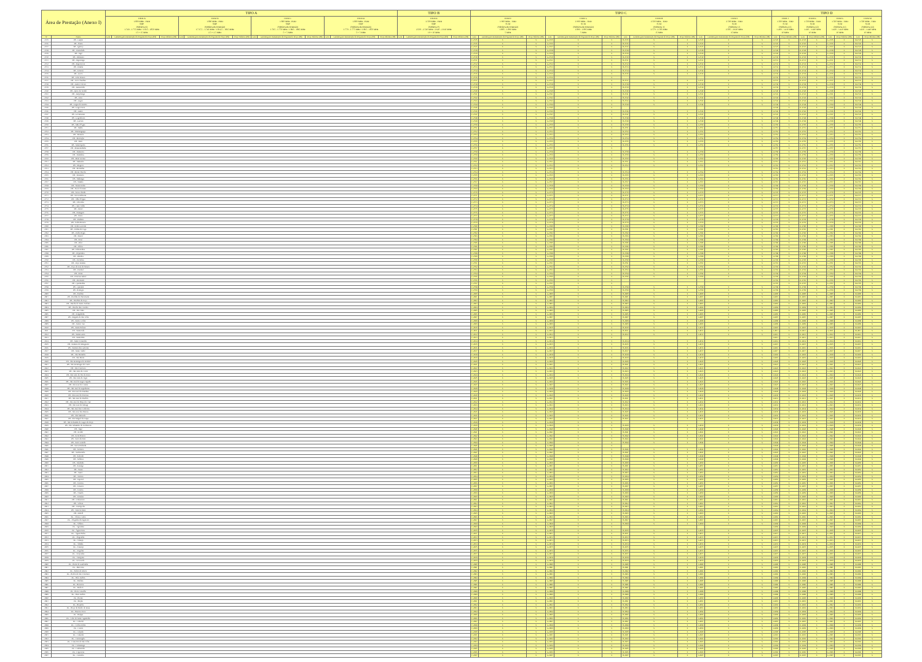| Área de Prestação (Anexo I) | | TIPO A | | | | | | | | | | | | TIPO B | | | TIPO C | | | | | | | | | | | | TIPO D | | | | | | | |
| --- | --- | --- | --- | --- | --- | --- | --- | --- | --- | --- | --- | --- | --- | --- | --- | --- | --- | --- | --- | --- | --- | --- | --- | --- | --- | --- | --- | --- | --- | --- | --- | --- | --- | --- | --- | --- |
| | | ITEM A 1.800 MHz - FDD SMP (Subfaixa E) 1.740 - 1.755 MHz / 1.835 - 1850 MHz 15 + 15 MHz | | | ITEM B 1.800 MHz - FDD SMP (Subfaixa de Extensão) 1.737,5 - 1.740 MHz / 1.832,5 - 1835 MHz 2,5 + 2,5 MHz | | | ITEM C 1.800 MHz - FDD SMP (Subfaixa de Extensão) 1.765 - 1.770 MHz / 1.860 - 1865 MHz 5 + 5 MHz | | | ITEM D 1.800 MHz - FDD SMP (Subfaixa de Extensão) 1.770 - 1.775 MHz / 1.865 - 1870 MHz 5 + 5 MHz | | | ITEM E 2.500 MHz - FDD SMP (Subfaixa P) 2.500 - 2.510 MHz / 2.620 - 2.630 MHz 10 + 10 MHz | | | ITEM F 1.900 MHz - TDD SCM (Subfaixa de Extensão) 1.885 - 1.890 MHz 5 MHz | | | ITEM G 1.900 MHz - TDD SCM (Subfaixa de Extensão) 1.890 - 1.895 MHz 5 MHz | | | ITEM H 2.500 MHz - TDD SCM (Subfaixa T) 2.570 - 2.585 MHz 15 MHz | | | ITEM I 2.500 MHz - TDD SCM (Subfaixa U) 2.585 - 2.620 MHz 35 MHz | | | ITEM J 3.500 MHz - TDD SCM (Subfaixa Z1) 3.400 - 3.410 MHz 10 MHz | | ITEM K 3.500 MHz - TDD SCM (Subfaixa Z2) 3.410 - 3.420 MHz 10 MHz | | ITEM L 3.500 MHz - TDD SCM (Subfaixa Z3) 3.420 - 3.430 MHz 10 MHz | | ITEM M 3.500 MHz - TDD SCM (Subfaixa Z4) 3.430 - 3.440 MHz 10 MHz | |
| Nº | Nome | Lote | Garantia para manutenção da Proposta de Preço (R$) | Preço Mínimo (R$) | Lote | Garantia para manutenção da Proposta de Preço (R$) | Preço Mínimo (R$) | Lote | Garantia para manutenção da Proposta de Preço (R$) | Preço Mínimo (R$) | Lote | Garantia para manutenção da Proposta de Preço (R$) | Preço Mínimo (R$) | Lote | Garantia para manutenção da Proposta de Preço (R$) | Preço Mínimo (R$) | Lote | Garantia para manutenção da Proposta de Preço (R$) | Preço Mínimo (R$) | Lote | Garantia para manutenção da Proposta de Preço (R$) | Preço Mínimo (R$) | Lote | Garantia para manutenção da Proposta de Preço (R$) | Preço Mínimo (R$) | Lote | Garantia para manutenção da Proposta de Preço (R$) | Preço Mínimo (R$) | Lote | Preço Mínimo (R$) | Lote | Preço Mínimo (R$) | Lote | Preço Mínimo (R$) | Lote | Preço Mínimo (R$) |
| 2725 | PB - Gurjão | | | | | | | | | | | | | | | | F-2725 | X | X | G-2725 | X | X | H-2725 | X | X | I-2725 | X | X | J-2725 | X | K-2725 | X | L-2725 | X | M-2725 | X |
| 2726 | PB - Ibiara | | | | | | | | | | | | | | | | F-2726 | X | X | G-2726 | X | X | H-2726 | X | X | I-2726 | X | X | J-2726 | X | K-2726 | X | L-2726 | X | M-2726 | X |
| 2727 | PB - Igaracy | | | | | | | | | | | | | | | | F-2727 | X | X | G-2727 | X | X | H-2727 | X | X | I-2727 | X | X | J-2727 | X | K-2727 | X | L-2727 | X | M-2727 | X |
| 2728 | PB - Imaculada | | | | | | | | | | | | | | | | F-2728 | X | X | G-2728 | X | X | H-2728 | X | X | I-2728 | X | X | J-2728 | X | K-2728 | X | L-2728 | X | M-2728 | X |
| 2729 | PB - Ingá | | | | | | | | | | | | | | | | F-2729 | X | X | G-2729 | X | X | H-2729 | X | X | I-2729 | X | X | J-2729 | X | K-2729 | X | L-2729 | X | M-2729 | X |
| 2730 | PB - Itabaiana | | | | | | | | | | | | | | | | F-2730 | X | X | G-2730 | X | X | H-2730 | X | X | I-2730 | X | X | J-2730 | X | K-2730 | X | L-2730 | X | M-2730 | X |
| 2731 | PB - Itaporanga | | | | | | | | | | | | | | | | F-2731 | X | X | G-2731 | X | X | H-2731 | X | X | I-2731 | X | X | J-2731 | X | K-2731 | X | L-2731 | X | M-2731 | X |
| 2732 | PB - Itapororoca | | | | | | | | | | | | | | | | F-2732 | X | X | G-2732 | X | X | H-2732 | X | X | I-2732 | X | X | J-2732 | X | K-2732 | X | L-2732 | X | M-2732 | X |
| 2733 | PB - Itatuba | | | | | | | | | | | | | | | | F-2733 | X | X | G-2733 | X | X | H-2733 | X | X | I-2733 | X | X | J-2733 | X | K-2733 | X | L-2733 | X | M-2733 | X |
| 2734 | PB - Jacaraú | | | | | | | | | | | | | | | | F-2734 | X | X | G-2734 | X | X | H-2734 | X | X | I-2734 | X | X | J-2734 | X | K-2734 | X | L-2734 | X | M-2734 | X |
| 2735 | PB - Jericó | | | | | | | | | | | | | | | | F-2735 | X | X | G-2735 | X | X | H-2735 | X | X | I-2735 | X | X | J-2735 | X | K-2735 | X | L-2735 | X | M-2735 | X |
| 2736 | PB - João Pessoa | | | | | | | | | | | | | | | | F-2736 | X | X | G-2736 | X | X | | | | | | | J-2736 | X | K-2736 | X | L-2736 | X | M-2736 | X |
| 2737 | PB - Joca Claudino | | | | | | | | | | | | | | | | F-2737 | X | X | G-2737 | X | X | H-2737 | X | X | I-2737 | X | X | J-2737 | X | K-2737 | X | L-2737 | X | M-2737 | X |
| 2738 | PB - Juarez Távora | | | | | | | | | | | | | | | | F-2738 | X | X | G-2738 | X | X | H-2738 | X | X | I-2738 | X | X | J-2738 | X | K-2738 | X | L-2738 | X | M-2738 | X |
| 2739 | PB - Juazeirinho | | | | | | | | | | | | | | | | F-2739 | X | X | G-2739 | X | X | H-2739 | X | X | I-2739 | X | X | J-2739 | X | K-2739 | X | L-2739 | X | M-2739 | X |
| 2740 | PB - Junco do Seridó | | | | | | | | | | | | | | | | F-2740 | X | X | G-2740 | X | X | H-2740 | X | X | I-2740 | X | X | J-2740 | X | K-2740 | X | L-2740 | X | M-2740 | X |
| 2741 | PB - Juripiranga | | | | | | | | | | | | | | | | F-2741 | X | X | G-2741 | X | X | H-2741 | X | X | I-2741 | X | X | J-2741 | X | K-2741 | X | L-2741 | X | M-2741 | X |
| 2742 | PB - Juru | | | | | | | | | | | | | | | | F-2742 | X | X | G-2742 | X | X | H-2742 | X | X | I-2742 | X | X | J-2742 | X | K-2742 | X | L-2742 | X | M-2742 | X |
| 2743 | PB - Lagoa | | | | | | | | | | | | | | | | F-2743 | X | X | G-2743 | X | X | H-2743 | X | X | I-2743 | X | X | J-2743 | X | K-2743 | X | L-2743 | X | M-2743 | X |
| 2744 | PB - Lagoa de Dentro | | | | | | | | | | | | | | | | F-2744 | X | X | G-2744 | X | X | H-2744 | X | X | I-2744 | X | X | J-2744 | X | K-2744 | X | L-2744 | X | M-2744 | X |
| 2745 | PB - Lagoa Seca | | | | | | | | | | | | | | | | F-2745 | X | X | G-2745 | X | X | | | | | | | J-2745 | X | K-2745 | X | L-2745 | X | M-2745 | X |
| 2746 | PB - Lastro | | | | | | | | | | | | | | | | F-2746 | X | X | G-2746 | X | X | H-2746 | X | X | I-2746 | X | X | J-2746 | X | K-2746 | X | L-2746 | X | M-2746 | X |
| 2747 | PB - Livramento | | | | | | | | | | | | | | | | F-2747 | X | X | G-2747 | X | X | H-2747 | X | X | I-2747 | X | X | J-2747 | X | K-2747 | X | L-2747 | X | M-2747 | X |
| 2748 | PB - Logradouro | | | | | | | | | | | | | | | | F-2748 | X | X | G-2748 | X | X | H-2748 | X | X | I-2748 | X | X | J-2748 | X | K-2748 | X | L-2748 | X | M-2748 | X |
| 2749 | PB - Lucena | | | | | | | | | | | | | | | | F-2749 | X | X | G-2749 | X | X | H-2749 | X | X | I-2749 | X | X | J-2749 | X | K-2749 | X | L-2749 | X | M-2749 | X |
| 2750 | PB - Mãe d'Água | | | | | | | | | | | | | | | | F-2750 | X | X | G-2750 | X | X | H-2750 | X | X | I-2750 | X | X | J-2750 | X | K-2750 | X | L-2750 | X | M-2750 | X |
| 2751 | PB - Malta | | | | | | | | | | | | | | | | F-2751 | X | X | G-2751 | X | X | H-2751 | X | X | I-2751 | X | X | J-2751 | X | K-2751 | X | L-2751 | X | M-2751 | X |
| 2752 | PB - Mamanguape | | | | | | | | | | | | | | | | F-2752 | X | X | G-2752 | X | X | H-2752 | X | X | I-2752 | X | X | J-2752 | X | K-2752 | X | L-2752 | X | M-2752 | X |
| 2753 | PB - Manaíra | | | | | | | | | | | | | | | | F-2753 | X | X | G-2753 | X | X | H-2753 | X | X | I-2753 | X | X | J-2753 | X | K-2753 | X | L-2753 | X | M-2753 | X |
| 2754 | PB - Marcação | | | | | | | | | | | | | | | | F-2754 | X | X | G-2754 | X | X | H-2754 | X | X | I-2754 | X | X | J-2754 | X | K-2754 | X | L-2754 | X | M-2754 | X |
| 2755 | PB - Mari | | | | | | | | | | | | | | | | F-2755 | X | X | G-2755 | X | X | H-2755 | X | X | I-2755 | X | X | J-2755 | X | K-2755 | X | L-2755 | X | M-2755 | X |
| 2756 | PB - Marizópolis | | | | | | | | | | | | | | | | F-2756 | X | X | G-2756 | X | X | H-2756 | X | X | I-2756 | X | X | J-2756 | X | K-2756 | X | L-2756 | X | M-2756 | X |
| 2757 | PB - Massaranduba | | | | | | | | | | | | | | | | F-2757 | X | X | G-2757 | X | X | | | | | | | J-2757 | X | K-2757 | X | L-2757 | X | M-2757 | X |
| 2758 | PB - Mataraca | | | | | | | | | | | | | | | | F-2758 | X | X | G-2758 | X | X | H-2758 | X | X | I-2758 | X | X | J-2758 | X | K-2758 | X | L-2758 | X | M-2758 | X |
| 2759 | PB - Matinhas | | | | | | | | | | | | | | | | F-2759 | X | X | G-2759 | X | X | H-2759 | X | X | I-2759 | X | X | J-2759 | X | K-2759 | X | L-2759 | X | M-2759 | X |
| 2760 | PB - Mato Grosso | | | | | | | | | | | | | | | | F-2760 | X | X | G-2760 | X | X | H-2760 | X | X | I-2760 | X | X | J-2760 | X | K-2760 | X | L-2760 | X | M-2760 | X |
| 2761 | PB - Maturéia | | | | | | | | | | | | | | | | F-2761 | X | X | G-2761 | X | X | H-2761 | X | X | I-2761 | X | X | J-2761 | X | K-2761 | X | L-2761 | X | M-2761 | X |
| 2762 | PB - Mogeiro | | | | | | | | | | | | | | | | F-2762 | X | X | G-2762 | X | X | H-2762 | X | X | I-2762 | X | X | J-2762 | X | K-2762 | X | L-2762 | X | M-2762 | X |
| 2763 | PB - Montadas | | | | | | | | | | | | | | | | F-2763 | X | X | G-2763 | X | X | | | | | | | J-2763 | X | K-2763 | X | L-2763 | X | M-2763 | X |
| 2764 | PB - Monte Horebe | | | | | | | | | | | | | | | | F-2764 | X | X | G-2764 | X | X | H-2764 | X | X | I-2764 | X | X | J-2764 | X | K-2764 | X | L-2764 | X | M-2764 | X |
| 2765 | PB - Monteiro | | | | | | | | | | | | | | | | F-2765 | X | X | G-2765 | X | X | H-2765 | X | X | I-2765 | X | X | J-2765 | X | K-2765 | X | L-2765 | X | M-2765 | X |
| 2766 | PB - Mulungu | | | | | | | | | | | | | | | | F-2766 | X | X | G-2766 | X | X | H-2766 | X | X | I-2766 | X | X | J-2766 | X | K-2766 | X | L-2766 | X | M-2766 | X |
| 2767 | PB - Natuba | | | | | | | | | | | | | | | | F-2767 | X | X | G-2767 | X | X | H-2767 | X | X | I-2767 | X | X | J-2767 | X | K-2767 | X | L-2767 | X | M-2767 | X |
| 2768 | PB - Nazarezinho | | | | | | | | | | | | | | | | F-2768 | X | X | G-2768 | X | X | H-2768 | X | X | I-2768 | X | X | J-2768 | X | K-2768 | X | L-2768 | X | M-2768 | X |
| 2769 | PB - Nova Floresta | | | | | | | | | | | | | | | | F-2769 | X | X | G-2769 | X | X | H-2769 | X | X | I-2769 | X | X | J-2769 | X | K-2769 | X | L-2769 | X | M-2769 | X |
| 2770 | PB - Nova Olinda | | | | | | | | | | | | | | | | F-2770 | X | X | G-2770 | X | X | H-2770 | X | X | I-2770 | X | X | J-2770 | X | K-2770 | X | L-2770 | X | M-2770 | X |
| 2771 | PB - Nova Palmeira | | | | | | | | | | | | | | | | F-2771 | X | X | G-2771 | X | X | H-2771 | X | X | I-2771 | X | X | J-2771 | X | K-2771 | X | L-2771 | X | M-2771 | X |
| 2772 | PB - Olho d'Água | | | | | | | | | | | | | | | | F-2772 | X | X | G-2772 | X | X | H-2772 | X | X | I-2772 | X | X | J-2772 | X | K-2772 | X | L-2772 | X | M-2772 | X |
| 2773 | PB - Olivedos | | | | | | | | | | | | | | | | F-2773 | X | X | G-2773 | X | X | H-2773 | X | X | I-2773 | X | X | J-2773 | X | K-2773 | X | L-2773 | X | M-2773 | X |
| 2774 | PB - Ouro Velho | | | | | | | | | | | | | | | | F-2774 | X | X | G-2774 | X | X | H-2774 | X | X | I-2774 | X | X | J-2774 | X | K-2774 | X | L-2774 | X | M-2774 | X |
| 2775 | PB - Parari | | | | | | | | | | | | | | | | F-2775 | X | X | G-2775 | X | X | H-2775 | X | X | I-2775 | X | X | J-2775 | X | K-2775 | X | L-2775 | X | M-2775 | X |
| 2776 | PB - Passagem | | | | | | | | | | | | | | | | F-2776 | X | X | G-2776 | X | X | H-2776 | X | X | I-2776 | X | X | J-2776 | X | K-2776 | X | L-2776 | X | M-2776 | X |
| 2777 | PB - Patos | | | | | | | | | | | | | | | | F-2777 | X | X | G-2777 | X | X | H-2777 | X | X | I-2777 | X | X | J-2777 | X | K-2777 | X | L-2777 | X | M-2777 | X |
| 2778 | PB - Paulista | | | | | | | | | | | | | | | | F-2778 | X | X | G-2778 | X | X | H-2778 | X | X | I-2778 | X | X | J-2778 | X | K-2778 | X | L-2778 | X | M-2778 | X |
| 2779 | PB - Pedra Branca | | | | | | | | | | | | | | | | F-2779 | X | X | G-2779 | X | X | H-2779 | X | X | I-2779 | X | X | J-2779 | X | K-2779 | X | L-2779 | X | M-2779 | X |
| 2780 | PB - Pedra Lavrada | | | | | | | | | | | | | | | | F-2780 | X | X | G-2780 | X | X | H-2780 | X | X | I-2780 | X | X | J-2780 | X | K-2780 | X | L-2780 | X | M-2780 | X |
| 2781 | PB - Pedras de Fogo | | | | | | | | | | | | | | | | F-2781 | X | X | G-2781 | X | X | H-2781 | X | X | I-2781 | X | X | J-2781 | X | K-2781 | X | L-2781 | X | M-2781 | X |
| 2782 | PB - Pedro Régis | | | | | | | | | | | | | | | | F-2782 | X | X | G-2782 | X | X | H-2782 | X | X | I-2782 | X | X | J-2782 | X | K-2782 | X | L-2782 | X | M-2782 | X |
| 2783 | PB - Piancó | | | | | | | | | | | | | | | | F-2783 | X | X | G-2783 | X | X | H-2783 | X | X | I-2783 | X | X | J-2783 | X | K-2783 | X | L-2783 | X | M-2783 | X |
| 2784 | PB - Picuí | | | | | | | | | | | | | | | | F-2784 | X | X | G-2784 | X | X | H-2784 | X | X | I-2784 | X | X | J-2784 | X | K-2784 | X | L-2784 | X | M-2784 | X |
| 2785 | PB - Pilar | | | | | | | | | | | | | | | | F-2785 | X | X | G-2785 | X | X | H-2785 | X | X | I-2785 | X | X | J-2785 | X | K-2785 | X | L-2785 | X | M-2785 | X |
| 2786 | PB - Pilões | | | | | | | | | | | | | | | | F-2786 | X | X | G-2786 | X | X | H-2786 | X | X | I-2786 | X | X | J-2786 | X | K-2786 | X | L-2786 | X | M-2786 | X |
| 2787 | PB - Pilõezinhos | | | | | | | | | | | | | | | | F-2787 | X | X | G-2787 | X | X | H-2787 | X | X | I-2787 | X | X | J-2787 | X | K-2787 | X | L-2787 | X | M-2787 | X |
| 2788 | PB - Pirpirituba | | | | | | | | | | | | | | | | F-2788 | X | X | G-2788 | X | X | H-2788 | X | X | I-2788 | X | X | J-2788 | X | K-2788 | X | L-2788 | X | M-2788 | X |
| 2789 | PB - Pitimbu | | | | | | | | | | | | | | | | F-2789 | X | X | G-2789 | X | X | H-2789 | X | X | I-2789 | X | X | J-2789 | X | K-2789 | X | L-2789 | X | M-2789 | X |
| 2790 | PB - Pocinhos | | | | | | | | | | | | | | | | F-2790 | X | X | G-2790 | X | X | H-2790 | X | X | I-2790 | X | X | J-2790 | X | K-2790 | X | L-2790 | X | M-2790 | X |
| 2791 | PB - Poço Dantas | | | | | | | | | | | | | | | | F-2791 | X | X | G-2791 | X | X | H-2791 | X | X | I-2791 | X | X | J-2791 | X | K-2791 | X | L-2791 | X | M-2791 | X |
| 2792 | PB - Poço de José de Moura | | | | | | | | | | | | | | | | F-2792 | X | X | G-2792 | X | X | H-2792 | X | X | I-2792 | X | X | J-2792 | X | K-2792 | X | L-2792 | X | M-2792 | X |
| 2793 | PB - Pombal | | | | | | | | | | | | | | | | F-2793 | X | X | G-2793 | X | X | H-2793 | X | X | I-2793 | X | X | J-2793 | X | K-2793 | X | L-2793 | X | M-2793 | X |
| 2794 | PB - Prata | | | | | | | | | | | | | | | | F-2794 | X | X | G-2794 | X | X | H-2794 | X | X | I-2794 | X | X | J-2794 | X | K-2794 | X | L-2794 | X | M-2794 | X |
| 2795 | PB - Princesa Isabel | | | | | | | | | | | | | | | | F-2795 | X | X | G-2795 | X | X | H-2795 | X | X | I-2795 | X | X | J-2795 | X | K-2795 | X | L-2795 | X | M-2795 | X |
| 2796 | PB - Puxinanã | | | | | | | | | | | | | | | | F-2796 | X | X | G-2796 | X | X | | | | | | | J-2796 | X | K-2796 | X | L-2796 | X | M-2796 | X |
| 2797 | PB - Queimadas | | | | | | | | | | | | | | | | F-2797 | X | X | G-2797 | X | X | | | | | | | J-2797 | X | K-2797 | X | L-2797 | X | M-2797 | X |
| 2798 | PB - Quixabá | | | | | | | | | | | | | | | | F-2798 | X | X | G-2798 | X | X | H-2798 | X | X | I-2798 | X | X | J-2798 | X | K-2798 | X | L-2798 | X | M-2798 | X |
| 2799 | PB - Remígio | | | | | | | | | | | | | | | | F-2799 | X | X | G-2799 | X | X | H-2799 | X | X | I-2799 | X | X | J-2799 | X | K-2799 | X | L-2799 | X | M-2799 | X |
| 2800 | PB - Riachão | | | | | | | | | | | | | | | | F-2800 | X | X | G-2800 | X | X | H-2800 | X | X | I-2800 | X | X | J-2800 | X | K-2800 | X | L-2800 | X | M-2800 | X |
| 2801 | PB - Riachão do Bacamarte | | | | | | | | | | | | | | | | F-2801 | X | X | G-2801 | X | X | H-2801 | X | X | I-2801 | X | X | J-2801 | X | K-2801 | X | L-2801 | X | M-2801 | X |
| 2802 | PB - Riachão do Poço | | | | | | | | | | | | | | | | F-2802 | X | X | G-2802 | X | X | H-2802 | X | X | I-2802 | X | X | J-2802 | X | K-2802 | X | L-2802 | X | M-2802 | X |
| 2803 | PB - Riacho de Santo Antônio | | | | | | | | | | | | | | | | F-2803 | X | X | G-2803 | X | X | H-2803 | X | X | I-2803 | X | X | J-2803 | X | K-2803 | X | L-2803 | X | M-2803 | X |
| 2804 | PB - Riacho dos Cavalos | | | | | | | | | | | | | | | | F-2804 | X | X | G-2804 | X | X | H-2804 | X | X | I-2804 | X | X | J-2804 | X | K-2804 | X | L-2804 | X | M-2804 | X |
| 2805 | PB - Rio Tinto | | | | | | | | | | | | | | | | F-2805 | X | X | G-2805 | X | X | H-2805 | X | X | I-2805 | X | X | J-2805 | X | K-2805 | X | L-2805 | X | M-2805 | X |
| 2806 | PB - Salgadinho | | | | | | | | | | | | | | | | F-2806 | X | X | G-2806 | X | X | H-2806 | X | X | I-2806 | X | X | J-2806 | X | K-2806 | X | L-2806 | X | M-2806 | X |
| 2807 | PB - Salgado de São Félix | | | | | | | | | | | | | | | | F-2807 | X | X | G-2807 | X | X | H-2807 | X | X | I-2807 | X | X | J-2807 | X | K-2807 | X | L-2807 | X | M-2807 | X |
| 2808 | PB - Santa Cecília | | | | | | | | | | | | | | | | F-2808 | X | X | G-2808 | X | X | H-2808 | X | X | I-2808 | X | X | J-2808 | X | K-2808 | X | L-2808 | X | M-2808 | X |
| 2809 | PB - Santa Cruz | | | | | | | | | | | | | | | | F-2809 | X | X | G-2809 | X | X | H-2809 | X | X | I-2809 | X | X | J-2809 | X | K-2809 | X | L-2809 | X | M-2809 | X |
| 2810 | PB - Santa Helena | | | | | | | | | | | | | | | | F-2810 | X | X | G-2810 | X | X | H-2810 | X | X | I-2810 | X | X | J-2810 | X | K-2810 | X | L-2810 | X | M-2810 | X |
| 2811 | PB - Santa Inês | | | | | | | | | | | | | | | | F-2811 | X | X | G-2811 | X | X | H-2811 | X | X | I-2811 | X | X | J-2811 | X | K-2811 | X | L-2811 | X | M-2811 | X |
| 2812 | PB - Santa Luzia | | | | | | | | | | | | | | | | F-2812 | X | X | G-2812 | X | X | H-2812 | X | X | I-2812 | X | X | J-2812 | X | K-2812 | X | L-2812 | X | M-2812 | X |
| 2813 | PB - Santa Rita | | | | | | | | | | | | | | | | F-2813 | X | X | G-2813 | X | X | | | | | | | J-2813 | X | K-2813 | X | L-2813 | X | M-2813 | X |
| 2814 | PB - Santa Teresinha | | | | | | | | | | | | | | | | F-2814 | X | X | G-2814 | X | X | H-2814 | X | X | I-2814 | X | X | J-2814 | X | K-2814 | X | L-2814 | X | M-2814 | X |
| 2815 | PB - Santana de Mangueira | | | | | | | | | | | | | | | | F-2815 | X | X | G-2815 | X | X | H-2815 | X | X | I-2815 | X | X | J-2815 | X | K-2815 | X | L-2815 | X | M-2815 | X |
| 2816 | PB - Santana dos Garrotes | | | | | | | | | | | | | | | | F-2816 | X | X | G-2816 | X | X | H-2816 | X | X | I-2816 | X | X | J-2816 | X | K-2816 | X | L-2816 | X | M-2816 | X |
| 2817 | PB - Santo André | | | | | | | | | | | | | | | | F-2817 | X | X | G-2817 | X | X | H-2817 | X | X | I-2817 | X | X | J-2817 | X | K-2817 | X | L-2817 | X | M-2817 | X |
| 2818 | PB - São Bentinho | | | | | | | | | | | | | | | | F-2818 | X | X | G-2818 | X | X | H-2818 | X | X | I-2818 | X | X | J-2818 | X | K-2818 | X | L-2818 | X | M-2818 | X |
| 2819 | PB - São Bento | | | | | | | | | | | | | | | | F-2819 | X | X | G-2819 | X | X | H-2819 | X | X | I-2819 | X | X | J-2819 | X | K-2819 | X | L-2819 | X | M-2819 | X |
| 2820 | PB - São Domingos de Pombal | | | | | | | | | | | | | | | | F-2820 | X | X | G-2820 | X | X | H-2820 | X | X | I-2820 | X | X | J-2820 | X | K-2820 | X | L-2820 | X | M-2820 | X |
| 2821 | PB - São Domingos do Cariri | | | | | | | | | | | | | | | | F-2821 | X | X | G-2821 | X | X | H-2821 | X | X | I-2821 | X | X | J-2821 | X | K-2821 | X | L-2821 | X | M-2821 | X |
| 2822 | PB - São Francisco | | | | | | | | | | | | | | | | F-2822 | X | X | G-2822 | X | X | H-2822 | X | X | I-2822 | X | X | J-2822 | X | K-2822 | X | L-2822 | X | M-2822 | X |
| 2823 | PB - São João do Cariri | | | | | | | | | | | | | | | | F-2823 | X | X | G-2823 | X | X | H-2823 | X | X | I-2823 | X | X | J-2823 | X | K-2823 | X | L-2823 | X | M-2823 | X |
| 2824 | PB - São João do Rio do Peixe | | | | | | | | | | | | | | | | F-2824 | X | X | G-2824 | X | X | H-2824 | X | X | I-2824 | X | X | J-2824 | X | K-2824 | X | L-2824 | X | M-2824 | X |
| 2825 | PB - São João do Tigre | | | | | | | | | | | | | | | | F-2825 | X | X | G-2825 | X | X | H-2825 | X | X | I-2825 | X | X | J-2825 | X | K-2825 | X | L-2825 | X | M-2825 | X |
| 2826 | PB - São José da Lagoa Tapada | | | | | | | | | | | | | | | | F-2826 | X | X | G-2826 | X | X | H-2826 | X | X | I-2826 | X | X | J-2826 | X | K-2826 | X | L-2826 | X | M-2826 | X |
| 2827 | PB - São José de Caiana | | | | | | | | | | | | | | | | F-2827 | X | X | G-2827 | X | X | H-2827 | X | X | I-2827 | X | X | J-2827 | X | K-2827 | X | L-2827 | X | M-2827 | X |
| 2828 | PB - São José de Espinharas | | | | | | | | | | | | | | | | F-2828 | X | X | G-2828 | X | X | H-2828 | X | X | I-2828 | X | X | J-2828 | X | K-2828 | X | L-2828 | X | M-2828 | X |
| 2829 | PB - São José de Piranhas | | | | | | | | | | | | | | | | F-2829 | X | X | G-2829 | X | X | H-2829 | X | X | I-2829 | X | X | J-2829 | X | K-2829 | X | L-2829 | X | M-2829 | X |
| 2830 | PB - São José de Princesa | | | | | | | | | | | | | | | | F-2830 | X | X | G-2830 | X | X | H-2830 | X | X | I-2830 | X | X | J-2830 | X | K-2830 | X | L-2830 | X | M-2830 | X |
| 2831 | PB - São José do Bonfim | | | | | | | | | | | | | | | | F-2831 | X | X | G-2831 | X | X | H-2831 | X | X | I-2831 | X | X | J-2831 | X | K-2831 | X | L-2831 | X | M-2831 | X |
| 2832 | PB - São José do Brejo do Cruz | | | | | | | | | | | | | | | | F-2832 | X | X | G-2832 | X | X | H-2832 | X | X | I-2832 | X | X | J-2832 | X | K-2832 | X | L-2832 | X | M-2832 | X |
| 2833 | PB - São José do Sabugi | | | | | | | | | | | | | | | | F-2833 | X | X | G-2833 | X | X | H-2833 | X | X | I-2833 | X | X | J-2833 | X | K-2833 | X | L-2833 | X | M-2833 | X |
| 2834 | PB - São José dos Cordeiros | | | | | | | | | | | | | | | | F-2834 | X | X | G-2834 | X | X | H-2834 | X | X | I-2834 | X | X | J-2834 | X | K-2834 | X | L-2834 | X | M-2834 | X |
| 2835 | PB - São José dos Ramos | | | | | | | | | | | | | | | | F-2835 | X | X | G-2835 | X | X | H-2835 | X | X | I-2835 | X | X | J-2835 | X | K-2835 | X | L-2835 | X | M-2835 | X |
| 2836 | PB - São Mamede | | | | | | | | | | | | | | | | F-2836 | X | X | G-2836 | X | X | H-2836 | X | X | I-2836 | X | X | J-2836 | X | K-2836 | X | L-2836 | X | M-2836 | X |
| 2837 | PB - São Miguel de Taipu | | | | | | | | | | | | | | | | F-2837 | X | X | G-2837 | X | X | H-2837 | X | X | I-2837 | X | X | J-2837 | X | K-2837 | X | L-2837 | X | M-2837 | X |
| 2838 | PB - São Sebastião de Lagoa de Roça | | | | | | | | | | | | | | | | F-2838 | X | X | G-2838 | X | X | | | | | | | J-2838 | X | K-2838 | X | L-2838 | X | M-2838 | X |
| 2839 | PB - São Sebastião do Umbuzeiro | | | | | | | | | | | | | | | | F-2839 | X | X | G-2839 | X | X | H-2839 | X | X | I-2839 | X | X | J-2839 | X | K-2839 | X | L-2839 | X | M-2839 | X |
| 2840 | PB - Sapé | | | | | | | | | | | | | | | | F-2840 | X | X | G-2840 | X | X | H-2840 | X | X | I-2840 | X | X | J-2840 | X | K-2840 | X | L-2840 | X | M-2840 | X |
| 2841 | PB - Seridó | | | | | | | | | | | | | | | | F-2841 | X | X | G-2841 | X | X | H-2841 | X | X | I-2841 | X | X | J-2841 | X | K-2841 | X | L-2841 | X | M-2841 | X |
| 2842 | PB - Serra Branca | | | | | | | | | | | | | | | | F-2842 | X | X | G-2842 | X | X | H-2842 | X | X | I-2842 | X | X | J-2842 | X | K-2842 | X | L-2842 | X | M-2842 | X |
| 2843 | PB - Serra da Raiz | | | | | | | | | | | | | | | | F-2843 | X | X | G-2843 | X | X | H-2843 | X | X | I-2843 | X | X | J-2843 | X | K-2843 | X | L-2843 | X | M-2843 | X |
| 2844 | PB - Serra Grande | | | | | | | | | | | | | | | | F-2844 | X | X | G-2844 | X | X | H-2844 | X | X | I-2844 | X | X | J-2844 | X | K-2844 | X | L-2844 | X | M-2844 | X |
| 2845 | PB - Serra Redonda | | | | | | | | | | | | | | | | F-2845 | X | X | G-2845 | X | X | | | | | | | J-2845 | X | K-2845 | X | L-2845 | X | M-2845 | X |
| 2846 | PB - Serraria | | | | | | | | | | | | | | | | F-2846 | X | X | G-2846 | X | X | H-2846 | X | X | I-2846 | X | X | J-2846 | X | K-2846 | X | L-2846 | X | M-2846 | X |
| 2847 | PB - Sertãozinho | | | | | | | | | | | | | | | | F-2847 | X | X | G-2847 | X | X | H-2847 | X | X | I-2847 | X | X | J-2847 | X | K-2847 | X | L-2847 | X | M-2847 | X |
| 2848 | PB - Sobrado | | | | | | | | | | | | | | | | F-2848 | X | X | G-2848 | X | X | H-2848 | X | X | I-2848 | X | X | J-2848 | X | K-2848 | X | L-2848 | X | M-2848 | X |
| 2849 | PB - Solânea | | | | | | | | | | | | | | | | F-2849 | X | X | G-2849 | X | X | H-2849 | X | X | I-2849 | X | X | J-2849 | X | K-2849 | X | L-2849 | X | M-2849 | X |
| 2850 | PB - Soledade | | | | | | | | | | | | | | | | F-2850 | X | X | G-2850 | X | X | H-2850 | X | X | I-2850 | X | X | J-2850 | X | K-2850 | X | L-2850 | X | M-2850 | X |
| 2851 | PB - Sossêgo | | | | | | | | | | | | | | | | F-2851 | X | X | G-2851 | X | X | H-2851 | X | X | I-2851 | X | X | J-2851 | X | K-2851 | X | L-2851 | X | M-2851 | X |
| 2852 | PB - Sousa | | | | | | | | | | | | | | | | F-2852 | X | X | G-2852 | X | X | H-2852 | X | X | I-2852 | X | X | J-2852 | X | K-2852 | X | L-2852 | X | M-2852 | X |
| 2853 | PB - Sumé | | | | | | | | | | | | | | | | F-2853 | X | X | G-2853 | X | X | H-2853 | X | X | I-2853 | X | X | J-2853 | X | K-2853 | X | L-2853 | X | M-2853 | X |
| 2854 | PB - Tacima | | | | | | | | | | | | | | | | F-2854 | X | X | G-2854 | X | X | H-2854 | X | X | I-2854 | X | X | J-2854 | X | K-2854 | X | L-2854 | X | M-2854 | X |
| 2855 | PB - Taperoá | | | | | | | | | | | | | | | | F-2855 | X | X | G-2855 | X | X | H-2855 | X | X | I-2855 | X | X | J-2855 | X | K-2855 | X | L-2855 | X | M-2855 | X |
| 2856 | PB - Tavares | | | | | | | | | | | | | | | | F-2856 | X | X | G-2856 | X | X | H-2856 | X | X | I-2856 | X | X | J-2856 | X | K-2856 | X | L-2856 | X | M-2856 | X |
| 2857 | PB - Teixeira | | | | | | | | | | | | | | | | F-2857 | X | X | G-2857 | X | X | H-2857 | X | X | I-2857 | X | X | J-2857 | X | K-2857 | X | L-2857 | X | M-2857 | X |
| 2858 | PB - Tenório | | | | | | | | | | | | | | | | F-2858 | X | X | G-2858 | X | X | H-2858 | X | X | I-2858 | X | X | J-2858 | X | K-2858 | X | L-2858 | X | M-2858 | X |
| 2859 | PB - Triunfo | | | | | | | | | | | | | | | | F-2859 | X | X | G-2859 | X | X | H-2859 | X | X | I-2859 | X | X | J-2859 | X | K-2859 | X | L-2859 | X | M-2859 | X |
| 2860 | PB - Uiraúna | | | | | | | | | | | | | | | | F-2860 | X | X | G-2860 | X | X | H-2860 | X | X | I-2860 | X | X | J-2860 | X | K-2860 | X | L-2860 | X | M-2860 | X |
| 2861 | PB - Umbuzeiro | | | | | | | | | | | | | | | | F-2861 | X | X | G-2861 | X | X | H-2861 | X | X | I-2861 | X | X | J-2861 | X | K-2861 | X | L-2861 | X | M-2861 | X |
| 2862 | PB - Várzea | | | | | | | | | | | | | | | | F-2862 | X | X | G-2862 | X | X | H-2862 | X | X | I-2862 | X | X | J-2862 | X | K-2862 | X | L-2862 | X | M-2862 | X |
| 2863 | PB - Vieirópolis | | | | | | | | | | | | | | | | F-2863 | X | X | G-2863 | X | X | H-2863 | X | X | I-2863 | X | X | J-2863 | X | K-2863 | X | L-2863 | X | M-2863 | X |
| 2864 | PB - Vista Serrana | | | | | | | | | | | | | | | | F-2864 | X | X | G-2864 | X | X | H-2864 | X | X | I-2864 | X | X | J-2864 | X | K-2864 | X | L-2864 | X | M-2864 | X |
| 2865 | PB - Zabelê | | | | | | | | | | | | | | | | F-2865 | X | X | G-2865 | X | X | H-2865 | X | X | I-2865 | X | X | J-2865 | X | K-2865 | X | L-2865 | X | M-2865 | X |
| 2866 | PE - Abreu e Lima | | | | | | | | | | | | | | | | F-2866 | X | X | G-2866 | X | X | H-2866 | X | X | I-2866 | X | X | J-2866 | X | K-2866 | X | L-2866 | X | M-2866 | X |
| 2867 | PE - Afogados da Ingazeira | | | | | | | | | | | | | | | | F-2867 | X | X | G-2867 | X | X | H-2867 | X | X | I-2867 | X | X | J-2867 | X | K-2867 | X | L-2867 | X | M-2867 | X |
| 2868 | PE - Afrânio | | | | | | | | | | | | | | | | F-2868 | X | X | G-2868 | X | X | H-2868 | X | X | I-2868 | X | X | J-2868 | X | K-2868 | X | L-2868 | X | M-2868 | X |
| 2869 | PE - Agrestina | | | | | | | | | | | | | | | | F-2869 | X | X | G-2869 | X | X | | | | | | | J-2869 | X | K-2869 | X | L-2869 | X | M-2869 | X |
| 2870 | PE - Água Preta | | | | | | | | | | | | | | | | F-2870 | X | X | G-2870 | X | X | H-2870 | X | X | I-2870 | X | X | J-2870 | X | K-2870 | X | L-2870 | X | M-2870 | X |
| 2871 | PE - Águas Belas | | | | | | | | | | | | | | | | F-2871 | X | X | G-2871 | X | X | H-2871 | X | X | I-2871 | X | X | J-2871 | X | K-2871 | X | L-2871 | X | M-2871 | X |
| 2872 | PE - Alagoinha | | | | | | | | | | | | | | | | F-2872 | X | X | G-2872 | X | X | H-2872 | X | X | I-2872 | X | X | J-2872 | X | K-2872 | X | L-2872 | X | M-2872 | X |
| 2873 | PE - Aliança | | | | | | | | | | | | | | | | F-2873 | X | X | G-2873 | X | X | H-2873 | X | X | I-2873 | X | X | J-2873 | X | K-2873 | X | L-2873 | X | M-2873 | X |
| 2874 | PE - Altinho | | | | | | | | | | | | | | | | F-2874 | X | X | G-2874 | X | X | H-2874 | X | X | I-2874 | X | X | J-2874 | X | K-2874 | X | L-2874 | X | M-2874 | X |
| 2875 | PE - Amaraji | | | | | | | | | | | | | | | | F-2875 | X | X | G-2875 | X | X | H-2875 | X | X | I-2875 | X | X | J-2875 | X | K-2875 | X | L-2875 | X | M-2875 | X |
| 2876 | PE - Angelim | | | | | | | | | | | | | | | | F-2876 | X | X | G-2876 | X | X | H-2876 | X | X | I-2876 | X | X | J-2876 | X | K-2876 | X | L-2876 | X | M-2876 | X |
| 2877 | PE - Araçoiaba | | | | | | | | | | | | | | | | F-2877 | X | X | G-2877 | X | X | H-2877 | X | X | I-2877 | X | X | J-2877 | X | K-2877 | X | L-2877 | X | M-2877 | X |
| 2878 | PE - Araripina | | | | | | | | | | | | | | | | F-2878 | X | X | G-2878 | X | X | H-2878 | X | X | I-2878 | X | X | J-2878 | X | K-2878 | X | L-2878 | X | M-2878 | X |
| 2879 | PE - Arcoverde | | | | | | | | | | | | | | | | F-2879 | X | X | G-2879 | X | X | H-2879 | X | X | I-2879 | X | X | J-2879 | X | K-2879 | X | L-2879 | X | M-2879 | X |
| 2880 | PE - Barra de Guabiraba | | | | | | | | | | | | | | | | F-2880 | X | X | G-2880 | X | X | H-2880 | X | X | I-2880 | X | X | J-2880 | X | K-2880 | X | L-2880 | X | M-2880 | X |
| 2881 | PE - Barreiros | | | | | | | | | | | | | | | | F-2881 | X | X | G-2881 | X | X | H-2881 | X | X | I-2881 | X | X | J-2881 | X | K-2881 | X | L-2881 | X | M-2881 | X |
| 2882 | PE - Belém de Maria | | | | | | | | | | | | | | | | F-2882 | X | X | G-2882 | X | X | H-2882 | X | X | I-2882 | X | X | J-2882 | X | K-2882 | X | L-2882 | X | M-2882 | X |
| 2883 | PE - Belém do São Francisco | | | | | | | | | | | | | | | | F-2883 | X | X | G-2883 | X | X | H-2883 | X | X | I-2883 | X | X | J-2883 | X | K-2883 | X | L-2883 | X | M-2883 | X |
| 2884 | PE - Belo Jardim | | | | | | | | | | | | | | | | F-2884 | X | X | G-2884 | X | X | H-2884 | X | X | I-2884 | X | X | J-2884 | X | K-2884 | X | L-2884 | X | M-2884 | X |
| 2885 | PE - Betânia | | | | | | | | | | | | | | | | F-2885 | X | X | G-2885 | X | X | H-2885 | X | X | I-2885 | X | X | J-2885 | X | K-2885 | X | L-2885 | X | M-2885 | X |
| 2886 | PE - Bezerros | | | | | | | | | | | | | | | | F-2886 | X | X | G-2886 | X | X | H-2886 | X | X | I-2886 | X | X | J-2886 | X | K-2886 | X | L-2886 | X | M-2886 | X |
| 2887 | PE - Bodocó | | | | | | | | | | | | | | | | F-2887 | X | X | G-2887 | X | X | H-2887 | X | X | I-2887 | X | X | J-2887 | X | K-2887 | X | L-2887 | X | M-2887 | X |
| 2888 | PE - Bom Conselho | | | | | | | | | | | | | | | | F-2888 | X | X | G-2888 | X | X | H-2888 | X | X | I-2888 | X | X | J-2888 | X | K-2888 | X | L-2888 | X | M-2888 | X |
| 2889 | PE - Bom Jardim | | | | | | | | | | | | | | | | F-2889 | X | X | G-2889 | X | X | H-2889 | X | X | I-2889 | X | X | J-2889 | X | K-2889 | X | L-2889 | X | M-2889 | X |
| 2890 | PE - Bonito | | | | | | | | | | | | | | | | F-2890 | X | X | G-2890 | X | X | H-2890 | X | X | I-2890 | X | X | J-2890 | X | K-2890 | X | L-2890 | X | M-2890 | X |
| 2891 | PE - Brejão | | | | | | | | | | | | | | | | F-2891 | X | X | G-2891 | X | X | H-2891 | X | X | I-2891 | X | X | J-2891 | X | K-2891 | X | L-2891 | X | M-2891 | X |
| 2892 | PE - Brejinho | | | | | | | | | | | | | | | | F-2892 | X | X | G-2892 | X | X | H-2892 | X | X | I-2892 | X | X | J-2892 | X | K-2892 | X | L-2892 | X | M-2892 | X |
| 2893 | PE - Brejo da Madre de Deus | | | | | | | | | | | | | | | | F-2893 | X | X | G-2893 | X | X | H-2893 | X | X | I-2893 | X | X | J-2893 | X | K-2893 | X | L-2893 | X | M-2893 | X |
| 2894 | PE - Buenos Aires | | | | | | | | | | | | | | | | F-2894 | X | X | G-2894 | X | X | H-2894 | X | X | I-2894 | X | X | J-2894 | X | K-2894 | X | L-2894 | X | M-2894 | X |
| 2895 | PE - Buíque | | | | | | | | | | | | | | | | F-2895 | X | X | G-2895 | X | X | H-2895 | X | X | I-2895 | X | X | J-2895 | X | K-2895 | X | L-2895 | X | M-2895 | X |
| 2896 | PE - Cabo de Santo Agostinho | | | | | | | | | | | | | | | | F-2896 | X | X | G-2896 | X | X | H-2896 | X | X | I-2896 | X | X | J-2896 | X | K-2896 | X | L-2896 | X | M-2896 | X |
| 2897 | PE - Cabrobó | | | | | | | | | | | | | | | | F-2897 | X | X | G-2897 | X | X | H-2897 | X | X | I-2897 | X | X | J-2897 | X | K-2897 | X | L-2897 | X | M-2897 | X |
| 2898 | PE - Cachoeirinha | | | | | | | | | | | | | | | | F-2898 | X | X | G-2898 | X | X | H-2898 | X | X | I-2898 | X | X | J-2898 | X | K-2898 | X | L-2898 | X | M-2898 | X |
| 2899 | PE - Caetés | | | | | | | | | | | | | | | | F-2899 | X | X | G-2899 | X | X | H-2899 | X | X | I-2899 | X | X | J-2899 | X | K-2899 | X | L-2899 | X | M-2899 | X |
| 2900 | PE - Calçado | | | | | | | | | | | | | | | | F-2900 | X | X | G-2900 | X | X | H-2900 | X | X | I-2900 | X | X | J-2900 | X | K-2900 | X | L-2900 | X | M-2900 | X |
| 2901 | PE - Calumbi | | | | | | | | | | | | | | | | F-2901 | X | X | G-2901 | X | X | H-2901 | X | X | I-2901 | X | X | J-2901 | X | K-2901 | X | L-2901 | X | M-2901 | X |
| 2902 | PE - Camaragibe | | | | | | | | | | | | | | | | F-2902 | X | X | G-2902 | X | X | H-2902 | X | X | I-2902 | X | X | J-2902 | X | K-2902 | X | L-2902 | X | M-2902 | X |
| 2903 | PE - Camocim de São Félix | | | | | | | | | | | | | | | | F-2903 | X | X | G-2903 | X | X | H-2903 | X | X | I-2903 | X | X | J-2903 | X | K-2903 | X | L-2903 | X | M-2903 | X |
| 2904 | PE - Camutanga | | | | | | | | | | | | | | | | F-2904 | X | X | G-2904 | X | X | H-2904 | X | X | I-2904 | X | X | J-2904 | X | K-2904 | X | L-2904 | X | M-2904 | X |
| 2905 | PE - Canhotinho | | | | | | | | | | | | | | | | F-2905 | X | X | G-2905 | X | X | H-2905 | X | X | I-2905 | X | X | J-2905 | X | K-2905 | X | L-2905 | X | M-2905 | X |
| 2906 | PE - Capoeiras | | | | | | | | | | | | | | | | F-2906 | X | X | G-2906 | X | X | H-2906 | X | X | I-2906 | X | X | J-2906 | X | K-2906 | X | L-2906 | X | M-2906 | X |
| 2907 | PE - Carnaíba | | | | | | | | | | | | | | | | F-2907 | X | X | G-2907 | X | X | H-2907 | X | X | I-2907 | X | X | J-2907 | X | K-2907 | X | L-2907 | X | M-2907 | X |